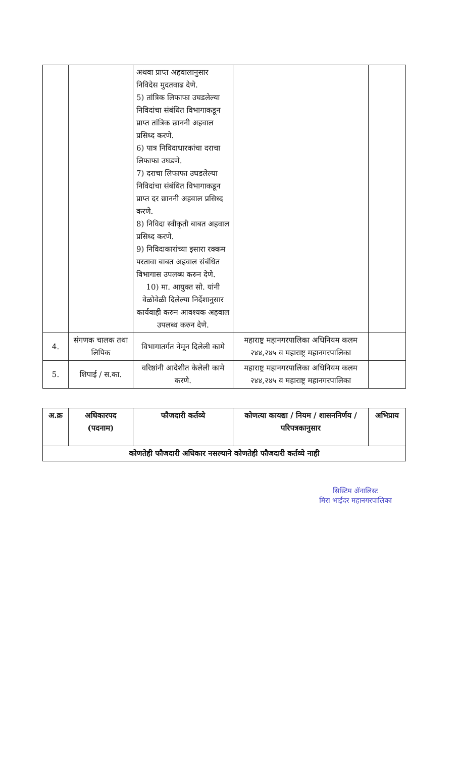| | | अथवा प्राप्त अहवालानुसार निविदेस मुदतवाढ देणे. 5) तांत्रिक लिफाफा उघडलेल्या निविदांचा संबंधित विभागाकडून प्राप्त तांत्रिक छाननी अहवाल प्रसिध्द करणे. 6) पात्र निविदाधारकांचा दराचा लिफाफा उघडणे. 7) दराचा लिफाफा उघडलेल्या निविदांचा संबंधित विभागाकडून प्राप्त दर छाननी अहवाल प्रसिध्द करणे. 8) निविदा स्वीकृती बाबत अहवाल प्रसिध्द करणे. 9) निविदाकारांच्या इसारा रक्कम परतावा बाबत अहवाल संबंधित विभागास उपलब्ध करुन देणे. 10) मा. आयुक्त सो. यांनी वेळोवेळी दिलेल्या निर्देशानुसार कार्यवाही करुन आवश्यक अहवाल उपलब्ध करुन देणे. | | |
| 4. | संगणक चालक तथा लिपिक | विभागातर्गत नेमून दिलेली कामे | महाराष्ट्र महानगरपालिका अधिनियम कलम २४४,२४५ व महाराष्ट्र महानगरपालिका | |
| 5. | शिपाई / स.का. | वरिष्ठांनी आदेशीत केलेली कामे करणे. | महाराष्ट्र महानगरपालिका अधिनियम कलम २४४,२४५ व महाराष्ट्र महानगरपालिका | |
| अ.क्र | अधिकारपद (पदनाम) | फौजदारी कर्तव्ये | कोणत्या कायद्या / नियम / शासननिर्णय / परिपत्रकानुसार | अभिप्राय |
| --- | --- | --- | --- | --- |
| कोणतेही फौजदारी अधिकार नसल्याने कोणतेही फौजदारी कर्तव्ये नाही | | | | |
सिस्टिम ॲनालिस्ट
मिरा भाईंदर महानगरपालिका